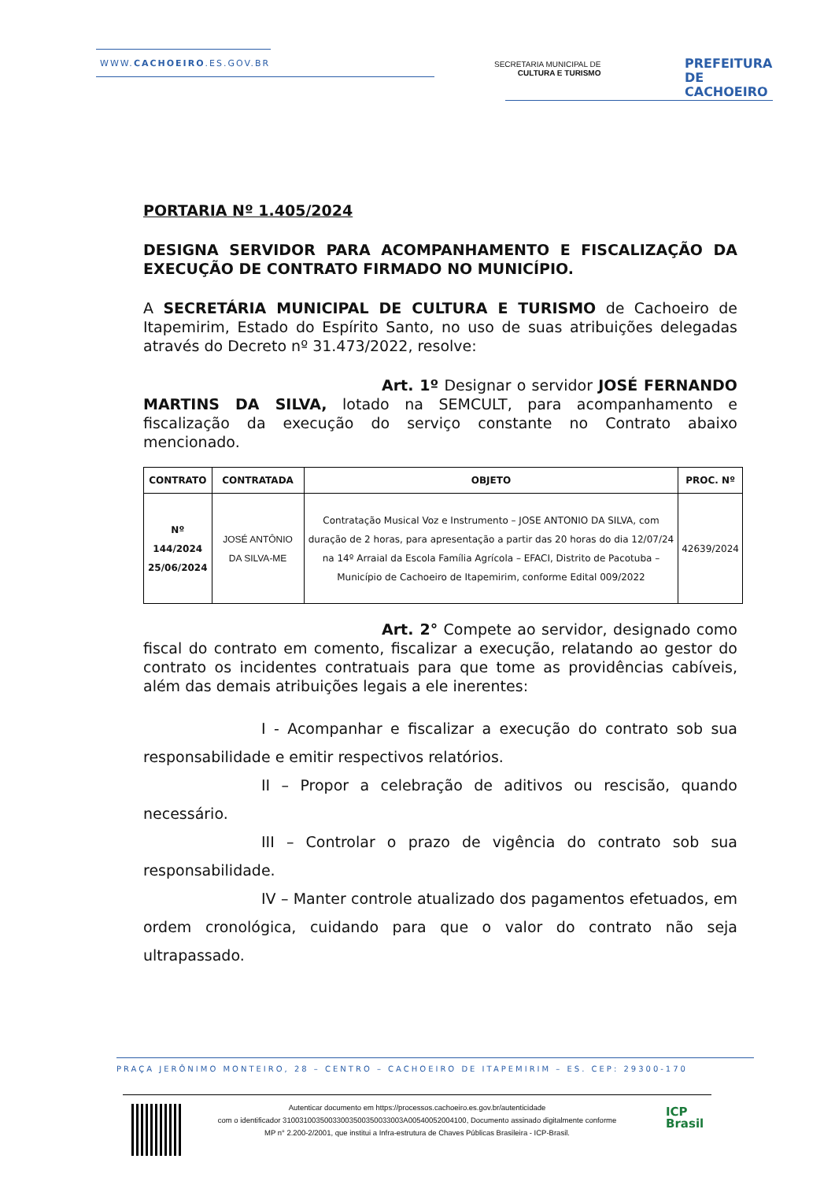WWW.CACHOEIRO.ES.GOV.BR
SECRETARIA MUNICIPAL DE
CULTURA E TURISMO
PREFEITURA DE
CACHOEIRO
PORTARIA Nº 1.405/2024
DESIGNA SERVIDOR PARA ACOMPANHAMENTO E FISCALIZAÇÃO DA EXECUÇÃO DE CONTRATO FIRMADO NO MUNICÍPIO.
A SECRETÁRIA MUNICIPAL DE CULTURA E TURISMO de Cachoeiro de Itapemirim, Estado do Espírito Santo, no uso de suas atribuições delegadas através do Decreto nº 31.473/2022, resolve:
Art. 1º Designar o servidor JOSÉ FERNANDO MARTINS DA SILVA, lotado na SEMCULT, para acompanhamento e fiscalização da execução do serviço constante no Contrato abaixo mencionado.
| CONTRATO | CONTRATADA | OBJETO | PROC. Nº |
| --- | --- | --- | --- |
| Nº 144/2024 25/06/2024 | JOSÉ ANTÔNIO DA SILVA-ME | Contratação Musical Voz e Instrumento – JOSE ANTONIO DA SILVA, com duração de 2 horas, para apresentação a partir das 20 horas do dia 12/07/24 na 14º Arraial da Escola Família Agrícola – EFACI, Distrito de Pacotuba – Município de Cachoeiro de Itapemirim, conforme Edital 009/2022 | 42639/2024 |
Art. 2° Compete ao servidor, designado como fiscal do contrato em comento, fiscalizar a execução, relatando ao gestor do contrato os incidentes contratuais para que tome as providências cabíveis, além das demais atribuições legais a ele inerentes:
I - Acompanhar e fiscalizar a execução do contrato sob sua responsabilidade e emitir respectivos relatórios.
II – Propor a celebração de aditivos ou rescisão, quando necessário.
III – Controlar o prazo de vigência do contrato sob sua responsabilidade.
IV – Manter controle atualizado dos pagamentos efetuados, em ordem cronológica, cuidando para que o valor do contrato não seja ultrapassado.
PRAÇA JERÔNIMO MONTEIRO, 28 – CENTRO – CACHOEIRO DE ITAPEMIRIM – ES. CEP: 29300-170
Autenticar documento em https://processos.cachoeiro.es.gov.br/autenticidade
com o identificador 3100310035003300350035003300​3A00540052004100, Documento assinado digitalmente conforme
MP n° 2.200-2/2001, que institui a Infra-estrutura de Chaves Públicas Brasileira - ICP-Brasil.
ICP
Brasil